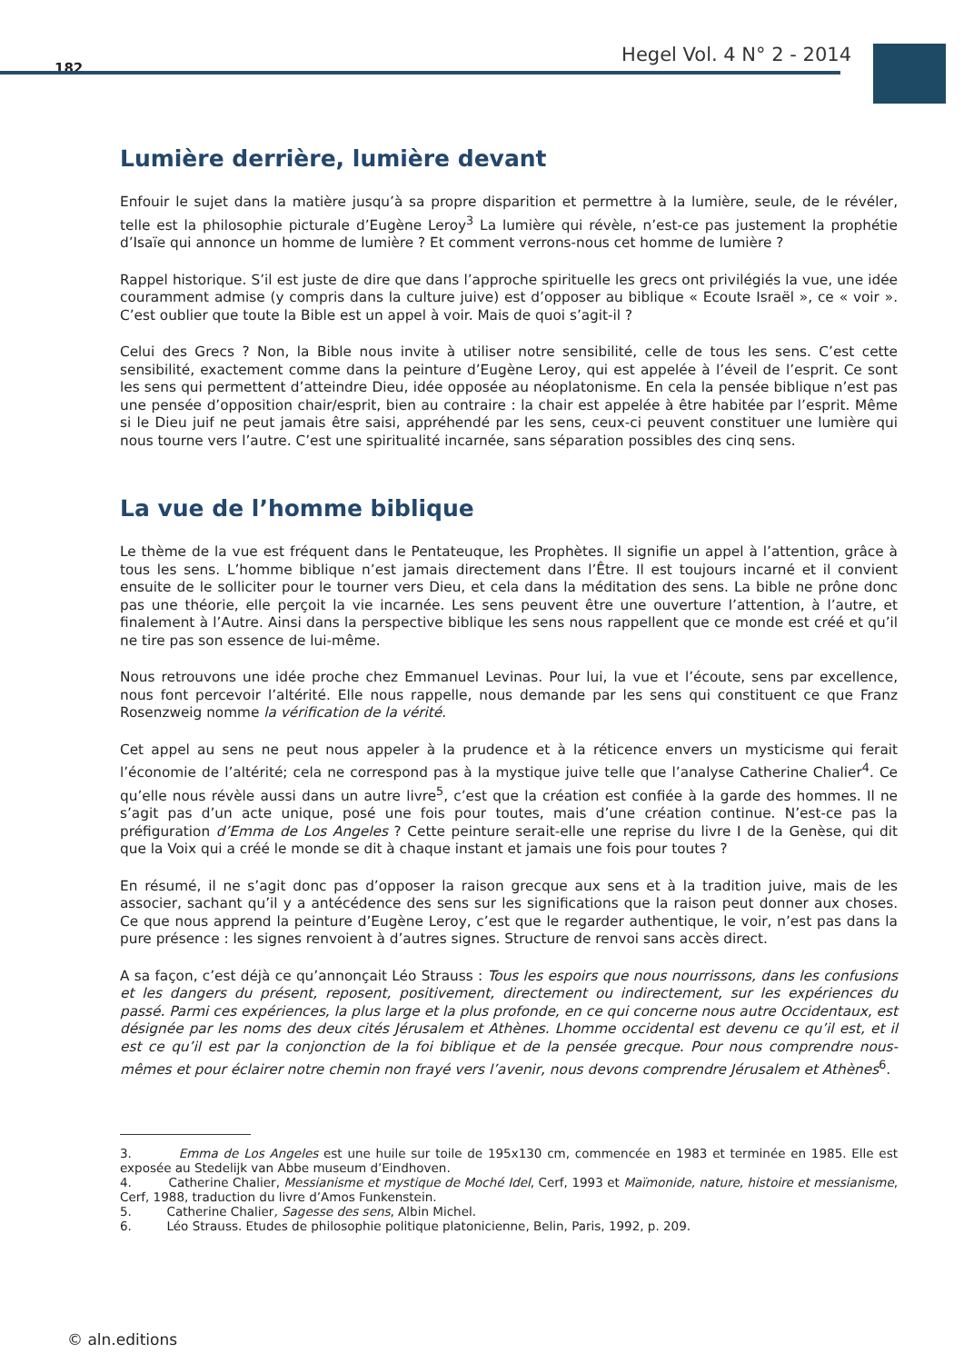182
Hegel Vol. 4 N° 2 - 2014
Lumière derrière, lumière devant
Enfouir le sujet dans la matière jusqu’à sa propre disparition et permettre à la lumière, seule, de le révéler, telle est la philosophie picturale d’Eugène Leroy<sup>3</sup> La lumière qui révèle, n’est-ce pas justement la prophétie d’Isaïe qui annonce un homme de lumière ? Et comment verrons-nous cet homme de lumière ?
Rappel historique. S’il est juste de dire que dans l’approche spirituelle les grecs ont privilégiés la vue, une idée couramment admise (y compris dans la culture juive) est d’opposer au biblique « Ecoute Israël », ce « voir ». C’est oublier que toute la Bible est un appel à voir. Mais de quoi s’agit-il ?
Celui des Grecs ? Non, la Bible nous invite à utiliser notre sensibilité, celle de tous les sens. C’est cette sensibilité, exactement comme dans la peinture d’Eugène Leroy, qui est appelée à l’éveil de l’esprit. Ce sont les sens qui permettent d’atteindre Dieu, idée opposée au néoplatonisme. En cela la pensée biblique n’est pas une pensée d’opposition chair/esprit, bien au contraire : la chair est appelée à être habitée par l’esprit. Même si le Dieu juif ne peut jamais être saisi, appréhendé par les sens, ceux-ci peuvent constituer une lumière qui nous tourne vers l’autre. C’est une spiritualité incarnée, sans séparation possibles des cinq sens.
La vue de l’homme biblique
Le thème de la vue est fréquent dans le Pentateuque, les Prophètes. Il signifie un appel à l’attention, grâce à tous les sens. L’homme biblique n’est jamais directement dans l’Être. Il est toujours incarné et il convient ensuite de le solliciter pour le tourner vers Dieu, et cela dans la méditation des sens. La bible ne prône donc pas une théorie, elle perçoit la vie incarnée. Les sens peuvent être une ouverture l’attention, à l’autre, et finalement à l’Autre. Ainsi dans la perspective biblique les sens nous rappellent que ce monde est créé et qu’il ne tire pas son essence de lui-même.
Nous retrouvons une idée proche chez Emmanuel Levinas. Pour lui, la vue et l’écoute, sens par excellence, nous font percevoir l’altérité. Elle nous rappelle, nous demande par les sens qui constituent ce que Franz Rosenzweig nomme la vérification de la vérité.
Cet appel au sens ne peut nous appeler à la prudence et à la réticence envers un mysticisme qui ferait l’économie de l’altérité; cela ne correspond pas à la mystique juive telle que l’analyse Catherine Chalier<sup>4</sup>. Ce qu’elle nous révèle aussi dans un autre livre<sup>5</sup>, c’est que la création est confiée à la garde des hommes. Il ne s’agit pas d’un acte unique, posé une fois pour toutes, mais d’une création continue. N’est-ce pas la préfiguration d’Emma de Los Angeles ? Cette peinture serait-elle une reprise du livre I de la Genèse, qui dit que la Voix qui a créé le monde se dit à chaque instant et jamais une fois pour toutes ?
En résumé, il ne s’agit donc pas d’opposer la raison grecque aux sens et à la tradition juive, mais de les associer, sachant qu’il y a antécédence des sens sur les significations que la raison peut donner aux choses. Ce que nous apprend la peinture d’Eugène Leroy, c’est que le regarder authentique, le voir, n’est pas dans la pure présence : les signes renvoient à d’autres signes. Structure de renvoi sans accès direct.
A sa façon, c’est déjà ce qu’annonçait Léo Strauss : Tous les espoirs que nous nourrissons, dans les confusions et les dangers du présent, reposent, positivement, directement ou indirectement, sur les expériences du passé. Parmi ces expériences, la plus large et la plus profonde, en ce qui concerne nous autre Occidentaux, est désignée par les noms des deux cités Jérusalem et Athènes. Lhomme occidental est devenu ce qu’il est, et il est ce qu’il est par la conjonction de la foi biblique et de la pensée grecque. Pour nous comprendre nous-mêmes et pour éclairer notre chemin non frayé vers l’avenir, nous devons comprendre Jérusalem et Athènes<sup>6</sup>.
3. Emma de Los Angeles est une huile sur toile de 195x130 cm, commencée en 1983 et terminée en 1985. Elle est exposée au Stedelijk van Abbe museum d’Eindhoven.
4. Catherine Chalier, Messianisme et mystique de Moché Idel, Cerf, 1993 et Maïmonide, nature, histoire et messianisme, Cerf, 1988, traduction du livre d’Amos Funkenstein.
5. Catherine Chalier, Sagesse des sens, Albin Michel.
6. Léo Strauss. Etudes de philosophie politique platonicienne, Belin, Paris, 1992, p. 209.
© aln.editions